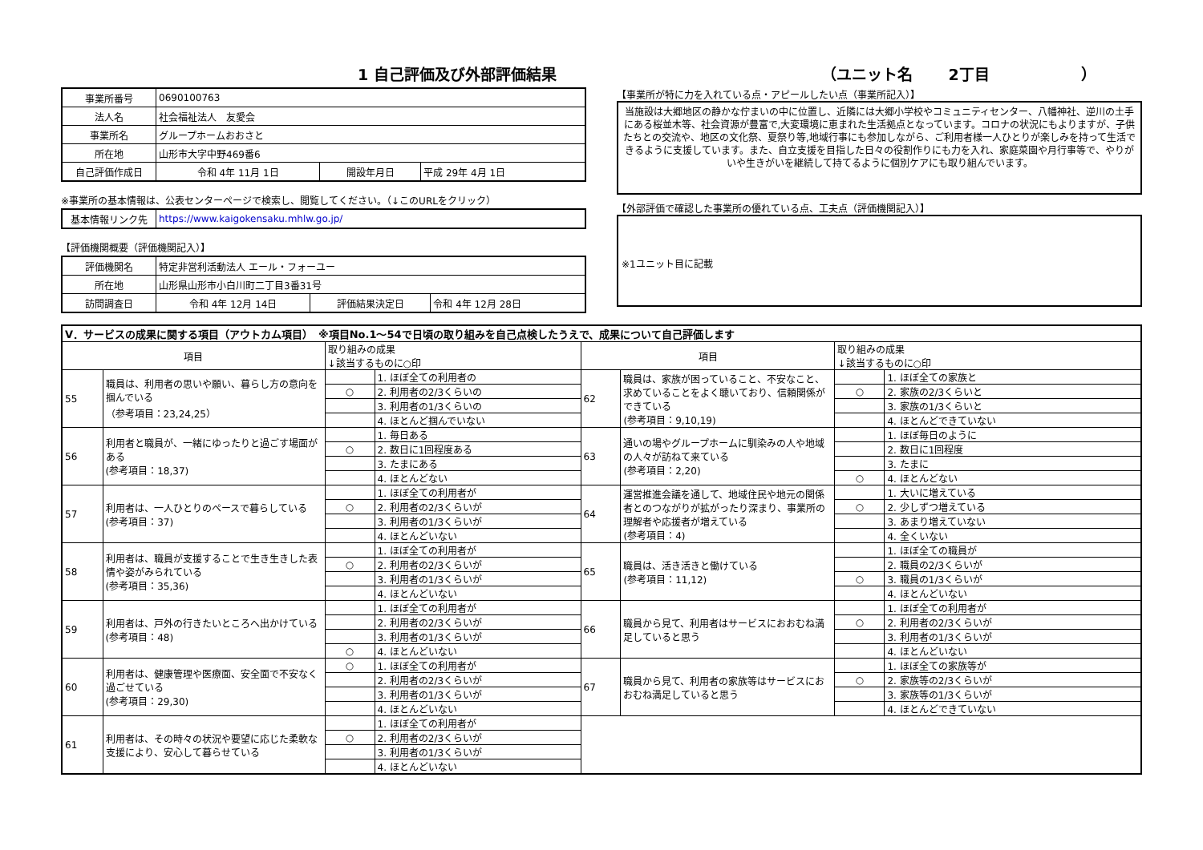1 自己評価及び外部評価結果 （ユニット名　　 2丁目　　　　　　）
| 事業所番号 | 0690100763 | | |
| 法人名 | 社会福祉法人 友愛会 | | |
| 事業所名 | グループホームおおさと | | |
| 所在地 | 山形市大字中野469番6 | | |
| 自己評価作成日 | 令和 4年 11月 1日 | 開設年月日 | 平成 29年 4月 1日 |
※事業所の基本情報は、公表センターページで検索し、閲覧してください。（↓このURLをクリック）
| 基本情報リンク先 | https://www.kaigokensaku.mhlw.go.jp/ |
【評価機関概要（評価機関記入）】
| 評価機関名 | 特定非営利活動法人 エール・フォーユー | | |
| 所在地 | 山形県山形市小白川町二丁目3番31号 | | |
| 訪問調査日 | 令和 4年 12月 14日 | 評価結果決定日 | 令和 4年 12月 28日 |
【事業所が特に力を入れている点・アピールしたい点（事業所記入）】
当施設は大郷地区の静かな佇まいの中に位置し、近隣には大郷小学校やコミュニティセンター、八幡神社、逆川の土手にある桜並木等、社会資源が豊富で,大変環境に恵まれた生活拠点となっています。コロナの状況にもよりますが、子供たちとの交流や、地区の文化祭、夏祭り等,地域行事にも参加しながら、ご利用者様一人ひとりが楽しみを持って生活できるように支援しています。また、自立支援を目指した日々の役割作りにも力を入れ、家庭菜園や月行事等で、やりがいや生きがいを継続して持てるように個別ケアにも取り組んでいます。
【外部評価で確認した事業所の優れている点、工夫点（評価機関記入）】
※1ユニット目に記載
| Ⅴ．サービスの成果に関する項目（アウトカム項目） ※項目No.1～54で日頃の取り組みを自己点検したうえで、成果について自己評価します | | | | | | | |
| 項目 | | 取り組みの成果 ↓該当するものに○印 | | 項目 | | 取り組みの成果 ↓該当するものに○印 | |
| 55 | 職員は、利用者の思いや願い、暮らし方の意向を掴んでいる （参考項目：23,24,25） | | 1. ほぼ全ての利用者の | 62 | 職員は、家族が困っていること、不安なこと、求めていることをよく聴いており、信頼関係ができている (参考項目：9,10,19) | | 1. ほぼ全ての家族と |
| | | ○ | 2. 利用者の2/3くらいの | | | ○ | 2. 家族の2/3くらいと |
| | | | 3. 利用者の1/3くらいの | | | | 3. 家族の1/3くらいと |
| | | | 4. ほとんど掴んでいない | | | | 4. ほとんどできていない |
| 56 | 利用者と職員が、一緒にゆったりと過ごす場面がある (参考項目：18,37) | | 1. 毎日ある | 63 | 通いの場やグループホームに馴染みの人や地域の人々が訪ねて来ている (参考項目：2,20) | | 1. ほぼ毎日のように |
| | | ○ | 2. 数日に1回程度ある | | | | 2. 数日に1回程度 |
| | | | 3. たまにある | | | | 3. たまに |
| | | | 4. ほとんどない | | | ○ | 4. ほとんどない |
| 57 | 利用者は、一人ひとりのペースで暮らしている (参考項目：37) | | 1. ほぼ全ての利用者が | 64 | 運営推進会議を通して、地域住民や地元の関係者とのつながりが拡がったり深まり、事業所の理解者や応援者が増えている (参考項目：4) | | 1. 大いに増えている |
| | | ○ | 2. 利用者の2/3くらいが | | | ○ | 2. 少しずつ増えている |
| | | | 3. 利用者の1/3くらいが | | | | 3. あまり増えていない |
| | | | 4. ほとんどいない | | | | 4. 全くいない |
| 58 | 利用者は、職員が支援することで生き生きした表情や姿がみられている (参考項目：35,36) | | 1. ほぼ全ての利用者が | 65 | 職員は、活き活きと働けている (参考項目：11,12) | | 1. ほぼ全ての職員が |
| | | ○ | 2. 利用者の2/3くらいが | | | | 2. 職員の2/3くらいが |
| | | | 3. 利用者の1/3くらいが | | | ○ | 3. 職員の1/3くらいが |
| | | | 4. ほとんどいない | | | | 4. ほとんどいない |
| 59 | 利用者は、戸外の行きたいところへ出かけている (参考項目：48) | | 1. ほぼ全ての利用者が | 66 | 職員から見て、利用者はサービスにおおむね満足していると思う | | 1. ほぼ全ての利用者が |
| | | | 2. 利用者の2/3くらいが | | | ○ | 2. 利用者の2/3くらいが |
| | | | 3. 利用者の1/3くらいが | | | | 3. 利用者の1/3くらいが |
| | | ○ | 4. ほとんどいない | | | | 4. ほとんどいない |
| 60 | 利用者は、健康管理や医療面、安全面で不安なく過ごせている (参考項目：29,30) | ○ | 1. ほぼ全ての利用者が | 67 | 職員から見て、利用者の家族等はサービスにおおむね満足していると思う | | 1. ほぼ全ての家族等が |
| | | | 2. 利用者の2/3くらいが | | | ○ | 2. 家族等の2/3くらいが |
| | | | 3. 利用者の1/3くらいが | | | | 3. 家族等の1/3くらいが |
| | | | 4. ほとんどいない | | | | 4. ほとんどできていない |
| 61 | 利用者は、その時々の状況や要望に応じた柔軟な支援により、安心して暮らせている | | 1. ほぼ全ての利用者が | | | | |
| | | ○ | 2. 利用者の2/3くらいが | | | | |
| | | | 3. 利用者の1/3くらいが | | | | |
| | | | 4. ほとんどいない | | | | |